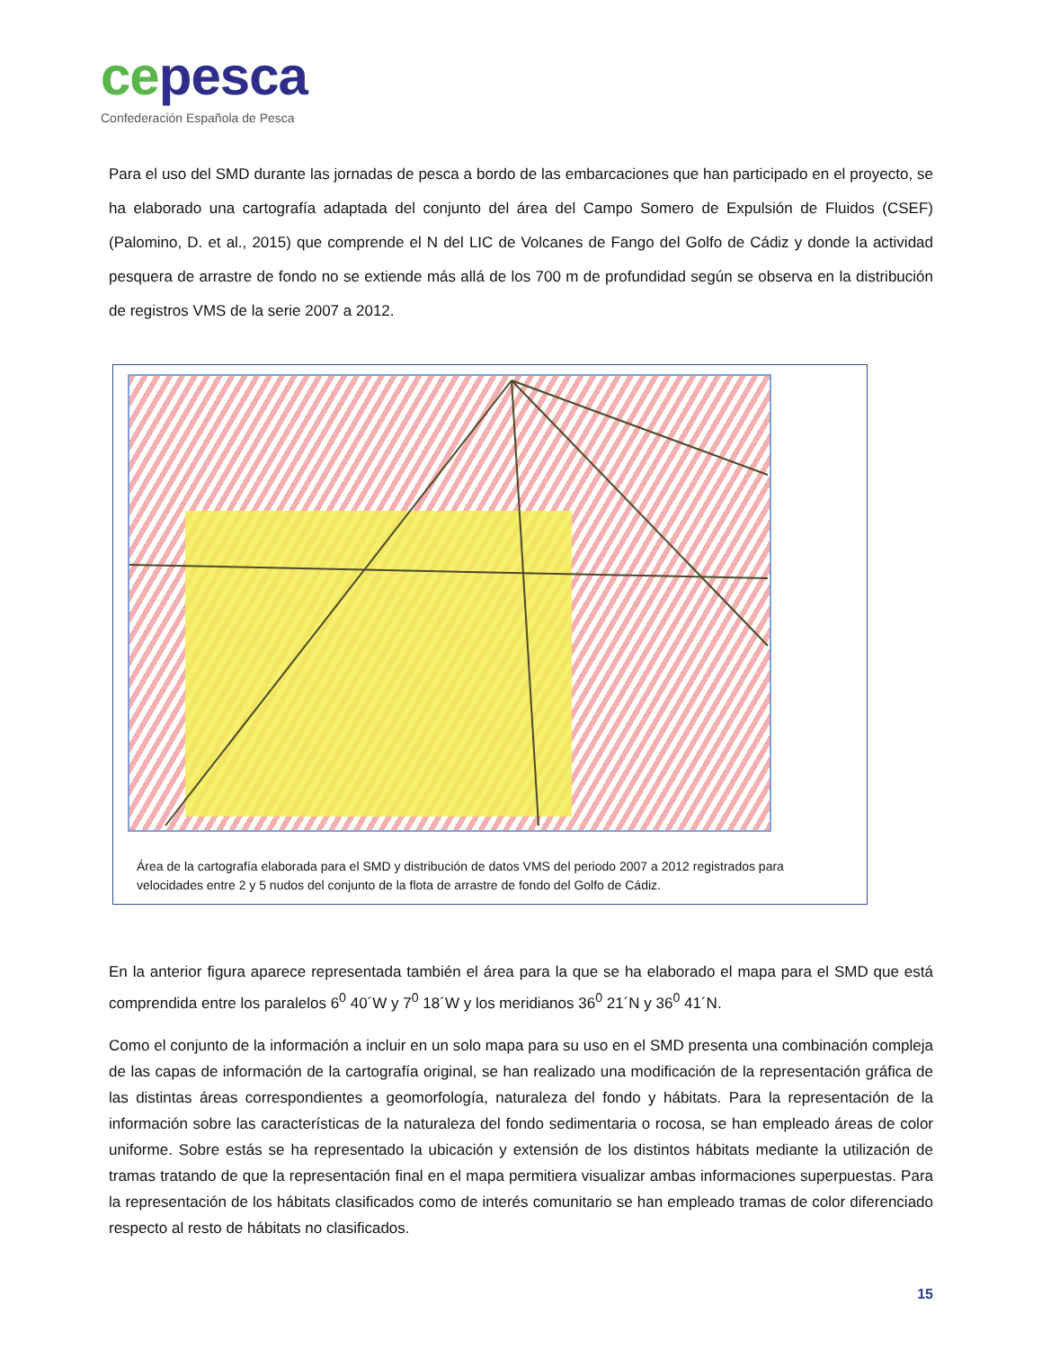cepesca
Confederación Española de Pesca
Para el uso del SMD durante las jornadas de pesca a bordo de las embarcaciones que han participado en el proyecto, se ha elaborado una cartografía adaptada del conjunto del área del Campo Somero de Expulsión de Fluidos (CSEF) (Palomino, D. et al., 2015) que comprende el N del LIC de Volcanes de Fango del Golfo de Cádiz y donde la actividad pesquera de arrastre de fondo no se extiende más allá de los 700 m de profundidad según se observa en la distribución de registros VMS de la serie 2007 a 2012.
Área de la cartografía elaborada para el SMD y distribución de datos VMS del periodo 2007 a 2012 registrados para velocidades entre 2 y 5 nudos del conjunto de la flota de arrastre de fondo del Golfo de Cádiz.
En la anterior figura aparece representada también el área para la que se ha elaborado el mapa para el SMD que está comprendida entre los paralelos 6<sup>0</sup> 40´W y 7<sup>0</sup> 18´W y los meridianos 36<sup>0</sup> 21´N y 36<sup>0</sup> 41´N.
Como el conjunto de la información a incluir en un solo mapa para su uso en el SMD presenta una combinación compleja de las capas de información de la cartografía original, se han realizado una modificación de la representación gráfica de las distintas áreas correspondientes a geomorfología, naturaleza del fondo y hábitats. Para la representación de la información sobre las características de la naturaleza del fondo sedimentaria o rocosa, se han empleado áreas de color uniforme. Sobre estás se ha representado la ubicación y extensión de los distintos hábitats mediante la utilización de tramas tratando de que la representación final en el mapa permitiera visualizar ambas informaciones superpuestas. Para la representación de los hábitats clasificados como de interés comunitario se han empleado tramas de color diferenciado respecto al resto de hábitats no clasificados.
15